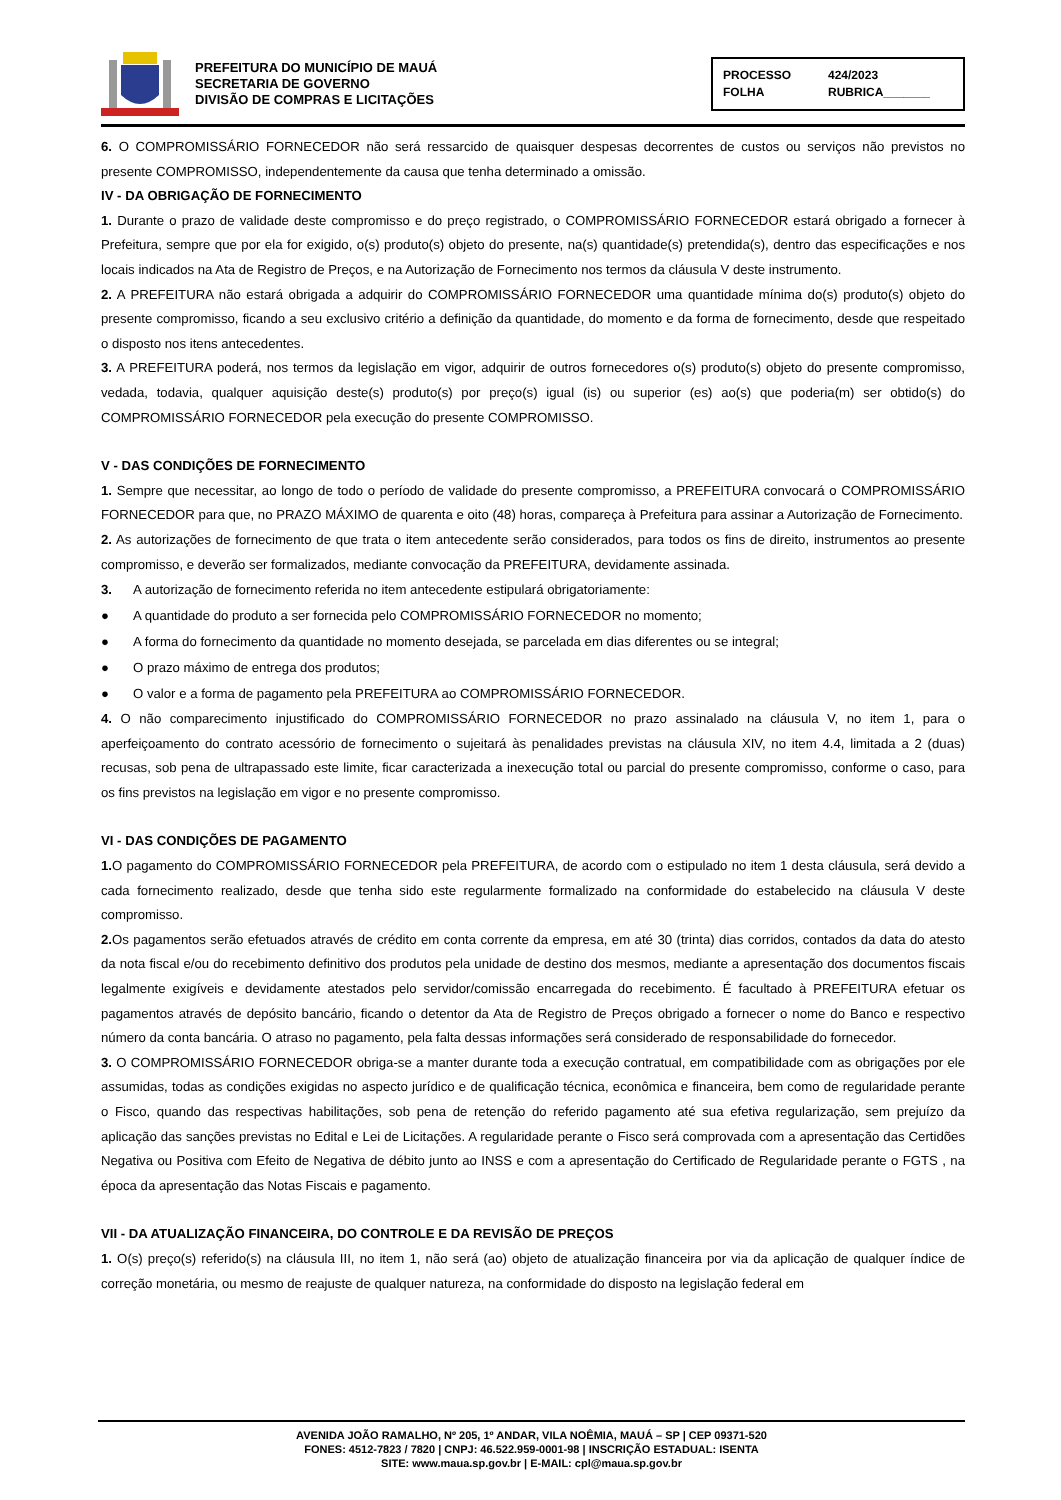PREFEITURA DO MUNICÍPIO DE MAUÁ
SECRETARIA DE GOVERNO
DIVISÃO DE COMPRAS E LICITAÇÕES
PROCESSO 424/2023 FOLHA RUBRICA_______
6. O COMPROMISSÁRIO FORNECEDOR não será ressarcido de quaisquer despesas decorrentes de custos ou serviços não previstos no presente COMPROMISSO, independentemente da causa que tenha determinado a omissão.
IV - DA OBRIGAÇÃO DE FORNECIMENTO
1. Durante o prazo de validade deste compromisso e do preço registrado, o COMPROMISSÁRIO FORNECEDOR estará obrigado a fornecer à Prefeitura, sempre que por ela for exigido, o(s) produto(s) objeto do presente, na(s) quantidade(s) pretendida(s), dentro das especificações e nos locais indicados na Ata de Registro de Preços, e na Autorização de Fornecimento nos termos da cláusula V deste instrumento.
2. A PREFEITURA não estará obrigada a adquirir do COMPROMISSÁRIO FORNECEDOR uma quantidade mínima do(s) produto(s) objeto do presente compromisso, ficando a seu exclusivo critério a definição da quantidade, do momento e da forma de fornecimento, desde que respeitado o disposto nos itens antecedentes.
3. A PREFEITURA poderá, nos termos da legislação em vigor, adquirir de outros fornecedores o(s) produto(s) objeto do presente compromisso, vedada, todavia, qualquer aquisição deste(s) produto(s) por preço(s) igual (is) ou superior (es) ao(s) que poderia(m) ser obtido(s) do COMPROMISSÁRIO FORNECEDOR pela execução do presente COMPROMISSO.
V - DAS CONDIÇÕES DE FORNECIMENTO
1. Sempre que necessitar, ao longo de todo o período de validade do presente compromisso, a PREFEITURA convocará o COMPROMISSÁRIO FORNECEDOR para que, no PRAZO MÁXIMO de quarenta e oito (48) horas, compareça à Prefeitura para assinar a Autorização de Fornecimento.
2. As autorizações de fornecimento de que trata o item antecedente serão considerados, para todos os fins de direito, instrumentos ao presente compromisso, e deverão ser formalizados, mediante convocação da PREFEITURA, devidamente assinada.
3. A autorização de fornecimento referida no item antecedente estipulará obrigatoriamente:
● A quantidade do produto a ser fornecida pelo COMPROMISSÁRIO FORNECEDOR no momento;
● A forma do fornecimento da quantidade no momento desejada, se parcelada em dias diferentes ou se integral;
● O prazo máximo de entrega dos produtos;
● O valor e a forma de pagamento pela PREFEITURA ao COMPROMISSÁRIO FORNECEDOR.
4. O não comparecimento injustificado do COMPROMISSÁRIO FORNECEDOR no prazo assinalado na cláusula V, no item 1, para o aperfeiçoamento do contrato acessório de fornecimento o sujeitará às penalidades previstas na cláusula XIV, no item 4.4, limitada a 2 (duas) recusas, sob pena de ultrapassado este limite, ficar caracterizada a inexecução total ou parcial do presente compromisso, conforme o caso, para os fins previstos na legislação em vigor e no presente compromisso.
VI - DAS CONDIÇÕES DE PAGAMENTO
1. O pagamento do COMPROMISSÁRIO FORNECEDOR pela PREFEITURA, de acordo com o estipulado no item 1 desta cláusula, será devido a cada fornecimento realizado, desde que tenha sido este regularmente formalizado na conformidade do estabelecido na cláusula V deste compromisso.
2. Os pagamentos serão efetuados através de crédito em conta corrente da empresa, em até 30 (trinta) dias corridos, contados da data do atesto da nota fiscal e/ou do recebimento definitivo dos produtos pela unidade de destino dos mesmos, mediante a apresentação dos documentos fiscais legalmente exigíveis e devidamente atestados pelo servidor/comissão encarregada do recebimento. É facultado à PREFEITURA efetuar os pagamentos através de depósito bancário, ficando o detentor da Ata de Registro de Preços obrigado a fornecer o nome do Banco e respectivo número da conta bancária. O atraso no pagamento, pela falta dessas informações será considerado de responsabilidade do fornecedor.
3. O COMPROMISSÁRIO FORNECEDOR obriga-se a manter durante toda a execução contratual, em compatibilidade com as obrigações por ele assumidas, todas as condições exigidas no aspecto jurídico e de qualificação técnica, econômica e financeira, bem como de regularidade perante o Fisco, quando das respectivas habilitações, sob pena de retenção do referido pagamento até sua efetiva regularização, sem prejuízo da aplicação das sanções previstas no Edital e Lei de Licitações. A regularidade perante o Fisco será comprovada com a apresentação das Certidões Negativa ou Positiva com Efeito de Negativa de débito junto ao INSS e com a apresentação do Certificado de Regularidade perante o FGTS , na época da apresentação das Notas Fiscais e pagamento.
VII - DA ATUALIZAÇÃO FINANCEIRA, DO CONTROLE E DA REVISÃO DE PREÇOS
1. O(s) preço(s) referido(s) na cláusula III, no item 1, não será (ao) objeto de atualização financeira por via da aplicação de qualquer índice de correção monetária, ou mesmo de reajuste de qualquer natureza, na conformidade do disposto na legislação federal em
AVENIDA JOÃO RAMALHO, Nº 205, 1º ANDAR, VILA NOÊMIA, MAUÁ – SP | CEP 09371-520
FONES: 4512-7823 / 7820 | CNPJ: 46.522.959-0001-98 | INSCRIÇÃO ESTADUAL: ISENTA
SITE: www.maua.sp.gov.br | E-MAIL: cpl@maua.sp.gov.br